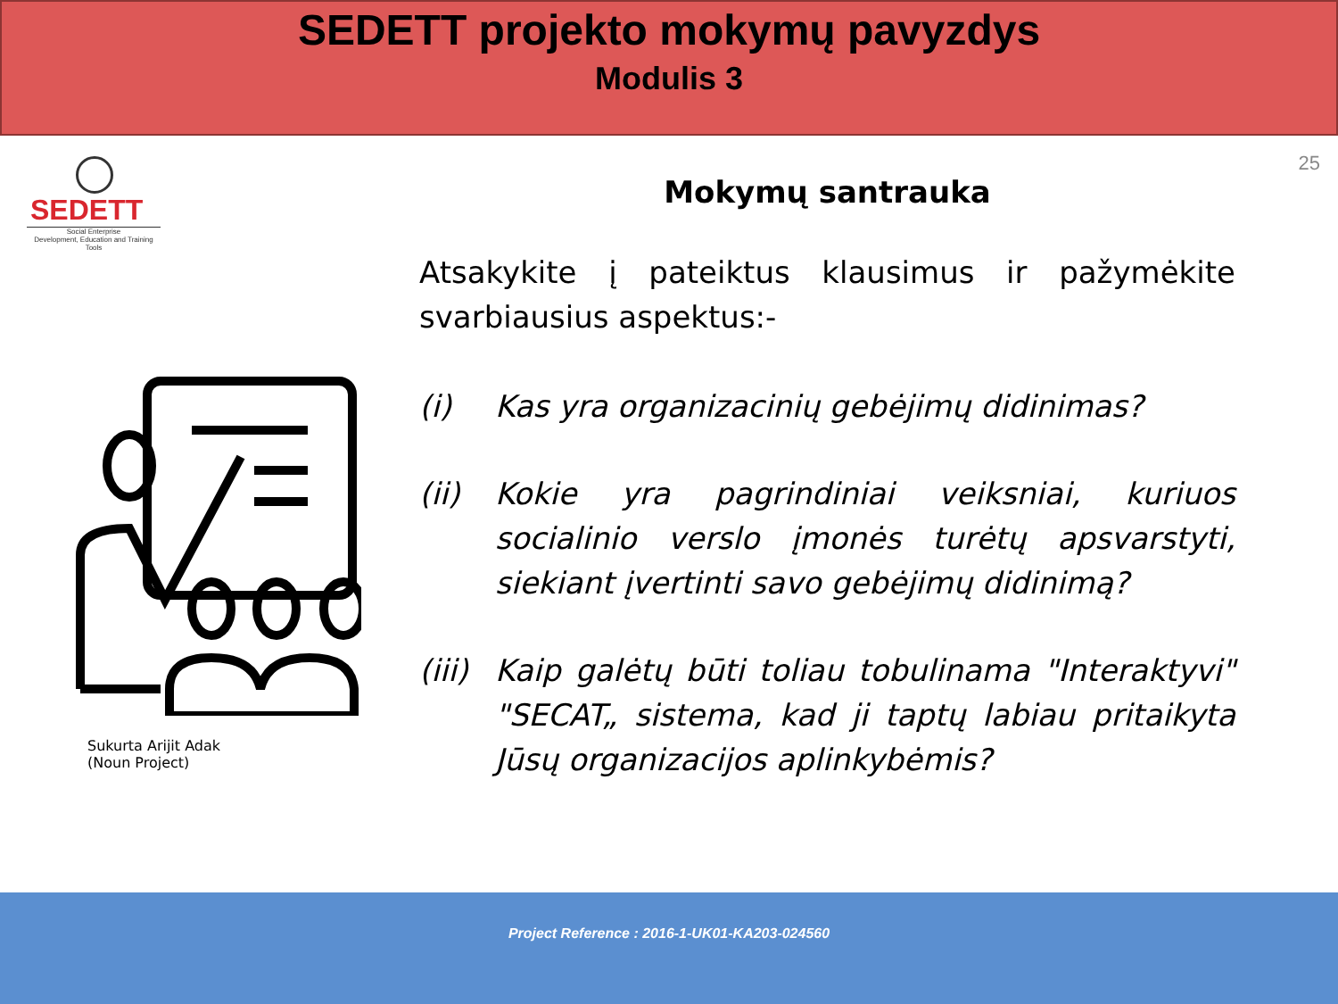SEDETT projekto mokymų pavyzdys
Modulis 3
25
SEDETT
Social Enterprise
Development, Education and Training Tools
Sukurta Arijit Adak
(Noun Project)
Mokymų santrauka
Atsakykite į pateiktus klausimus ir pažymėkite svarbiausius aspektus:-
(i) Kas yra organizacinių gebėjimų didinimas?
(ii) Kokie yra pagrindiniai veiksniai, kuriuos socialinio verslo įmonės turėtų apsvarstyti, siekiant įvertinti savo gebėjimų didinimą?
(iii)
Kaip galėtų būti toliau tobulinama "Interaktyvi" "SECAT„ sistema, kad ji taptų labiau pritaikyta Jūsų organizacijos aplinkybėmis?
Project Reference : 2016-1-UK01-KA203-024560